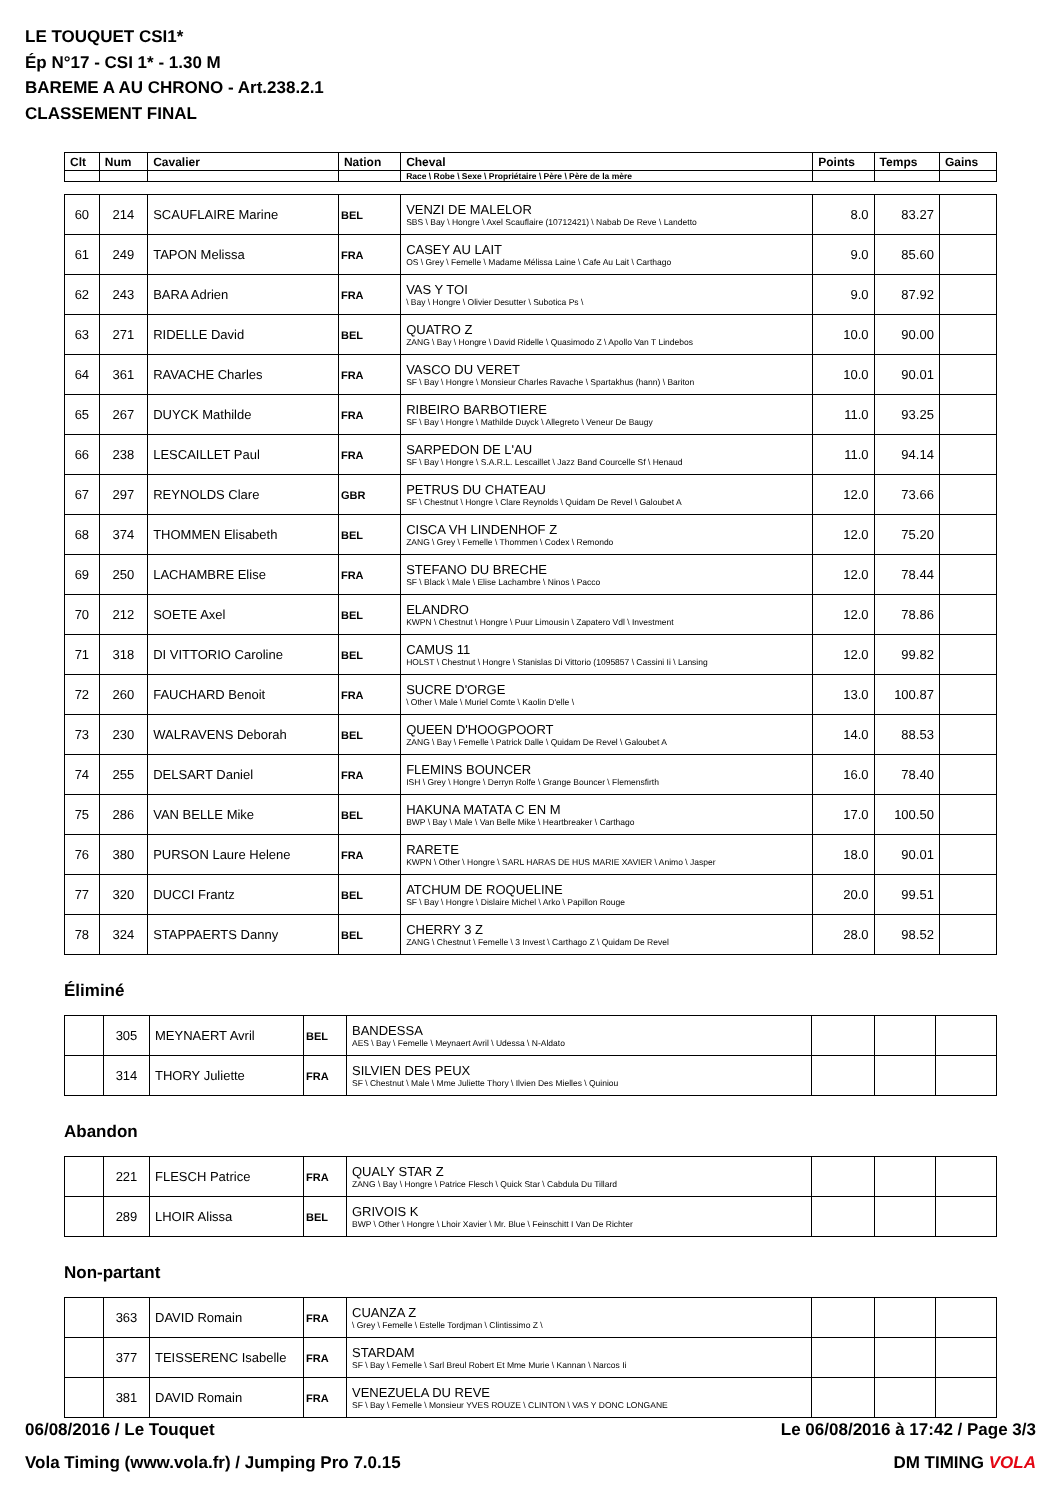LE TOUQUET CSI1*
Ép N°17 - CSI 1* - 1.30 M
BAREME A AU CHRONO - Art.238.2.1
CLASSEMENT FINAL
| Clt | Num | Cavalier | Nation | Cheval | Points | Temps | Gains |
| --- | --- | --- | --- | --- | --- | --- | --- |
| | | | | Race \ Robe \ Sexe \ Propriétaire \ Père \ Père de la mère | | | |
| 60 | 214 | SCAUFLAIRE Marine | BEL | VENZI DE MALELOR SBS \ Bay \ Hongre \ Axel Scauflaire (10712421) \ Nabab De Reve \ Landetto | 8.0 | 83.27 | |
| 61 | 249 | TAPON Melissa | FRA | CASEY AU LAIT OS \ Grey \ Femelle \ Madame Mélissa Laine \ Cafe Au Lait \ Carthago | 9.0 | 85.60 | |
| 62 | 243 | BARA Adrien | FRA | VAS Y TOI \ Bay \ Hongre \ Olivier Desutter \ Subotica Ps \ | 9.0 | 87.92 | |
| 63 | 271 | RIDELLE David | BEL | QUATRO Z ZANG \ Bay \ Hongre \ David Ridelle \ Quasimodo Z \ Apollo Van T Lindebos | 10.0 | 90.00 | |
| 64 | 361 | RAVACHE Charles | FRA | VASCO DU VERET SF \ Bay \ Hongre \ Monsieur Charles Ravache \ Spartakhus (hann) \ Bariton | 10.0 | 90.01 | |
| 65 | 267 | DUYCK Mathilde | FRA | RIBEIRO BARBOTIERE SF \ Bay \ Hongre \ Mathilde Duyck \ Allegreto \ Veneur De Baugy | 11.0 | 93.25 | |
| 66 | 238 | LESCAILLET Paul | FRA | SARPEDON DE L'AU SF \ Bay \ Hongre \ S.A.R.L. Lescaillet \ Jazz Band Courcelle Sf \ Henaud | 11.0 | 94.14 | |
| 67 | 297 | REYNOLDS Clare | GBR | PETRUS DU CHATEAU SF \ Chestnut \ Hongre \ Clare Reynolds \ Quidam De Revel \ Galoubet A | 12.0 | 73.66 | |
| 68 | 374 | THOMMEN Elisabeth | BEL | CISCA VH LINDENHOF Z ZANG \ Grey \ Femelle \ Thommen \ Codex \ Remondo | 12.0 | 75.20 | |
| 69 | 250 | LACHAMBRE Elise | FRA | STEFANO DU BRECHE SF \ Black \ Male \ Elise Lachambre \ Ninos \ Pacco | 12.0 | 78.44 | |
| 70 | 212 | SOETE Axel | BEL | ELANDRO KWPN \ Chestnut \ Hongre \ Puur Limousin \ Zapatero Vdl \ Investment | 12.0 | 78.86 | |
| 71 | 318 | DI VITTORIO Caroline | BEL | CAMUS 11 HOLST \ Chestnut \ Hongre \ Stanislas Di Vittorio (1095857 \ Cassini Ii \ Lansing | 12.0 | 99.82 | |
| 72 | 260 | FAUCHARD Benoit | FRA | SUCRE D'ORGE \ Other \ Male \ Muriel Comte \ Kaolin D'elle \ | 13.0 | 100.87 | |
| 73 | 230 | WALRAVENS Deborah | BEL | QUEEN D'HOOGPOORT ZANG \ Bay \ Femelle \ Patrick Dalle \ Quidam De Revel \ Galoubet A | 14.0 | 88.53 | |
| 74 | 255 | DELSART Daniel | FRA | FLEMINS BOUNCER ISH \ Grey \ Hongre \ Derryn Rolfe \ Grange Bouncer \ Flemensfirth | 16.0 | 78.40 | |
| 75 | 286 | VAN BELLE Mike | BEL | HAKUNA MATATA C EN M BWP \ Bay \ Male \ Van Belle Mike \ Heartbreaker \ Carthago | 17.0 | 100.50 | |
| 76 | 380 | PURSON Laure Helene | FRA | RARETE KWPN \ Other \ Hongre \ SARL HARAS DE HUS MARIE XAVIER \ Animo \ Jasper | 18.0 | 90.01 | |
| 77 | 320 | DUCCI Frantz | BEL | ATCHUM DE ROQUELINE SF \ Bay \ Hongre \ Dislaire Michel \ Arko \ Papillon Rouge | 20.0 | 99.51 | |
| 78 | 324 | STAPPAERTS Danny | BEL | CHERRY 3 Z ZANG \ Chestnut \ Femelle \ 3 Invest \ Carthago Z \ Quidam De Revel | 28.0 | 98.52 | |
Éliminé
| | 305 | MEYNAERT Avril | BEL | BANDESSA AES \ Bay \ Femelle \ Meynaert Avril \ Udessa \ N-Aldato | | | |
| | 314 | THORY Juliette | FRA | SILVIEN DES PEUX SF \ Chestnut \ Male \ Mme Juliette Thory \ Ilvien Des Mielles \ Quiniou | | | |
Abandon
| | 221 | FLESCH Patrice | FRA | QUALY STAR Z ZANG \ Bay \ Hongre \ Patrice Flesch \ Quick Star \ Cabdula Du Tillard | | | |
| | 289 | LHOIR Alissa | BEL | GRIVOIS K BWP \ Other \ Hongre \ Lhoir Xavier \ Mr. Blue \ Feinschitt I Van De Richter | | | |
Non-partant
| | 363 | DAVID Romain | FRA | CUANZA Z \ Grey \ Femelle \ Estelle Tordjman \ Clintissimo Z \ | | | |
| | 377 | TEISSERENC Isabelle | FRA | STARDAM SF \ Bay \ Femelle \ Sarl Breul Robert Et Mme Murie \ Kannan \ Narcos Ii | | | |
| | 381 | DAVID Romain | FRA | VENEZUELA DU REVE SF \ Bay \ Femelle \ Monsieur YVES ROUZE \ CLINTON \ VAS Y DONC LONGANE | | | |
06/08/2016 / Le Touquet Le 06/08/2016 à 17:42 / Page 3/3
Vola Timing (www.vola.fr) / Jumping Pro 7.0.15 DM TIMING VOLA